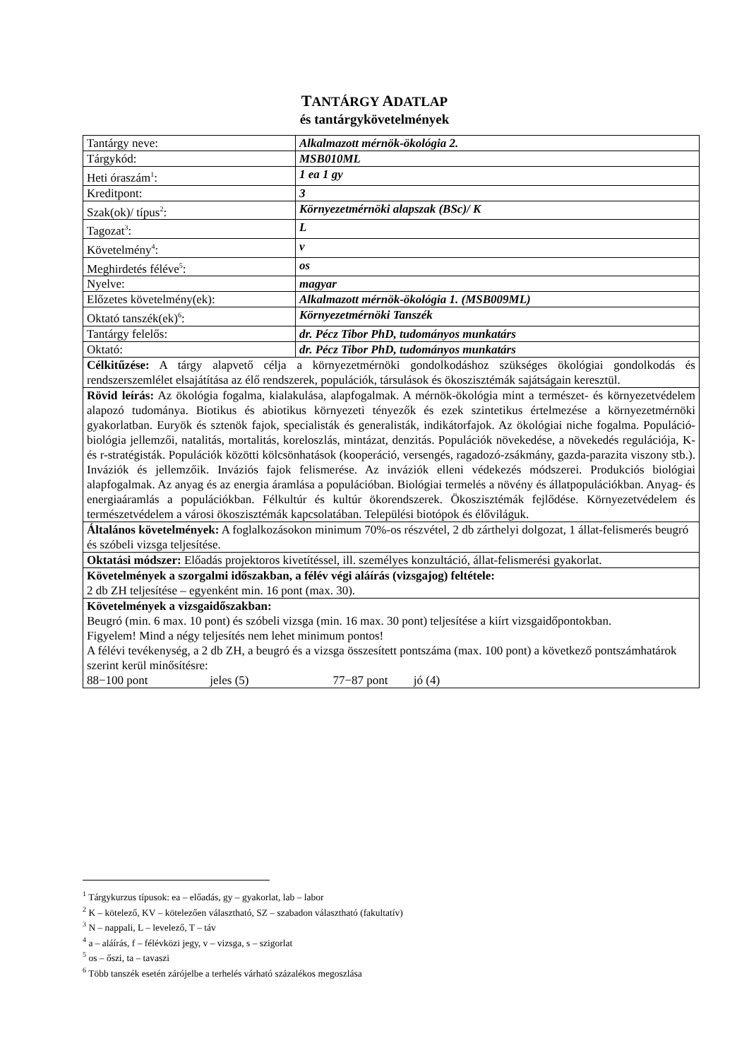TANTÁRGY ADATLAP
és tantárgykövetelmények
| Tantárgy neve: | Alkalmazott mérnök-ökológia 2. |
| Tárgykód: | MSB010ML |
| Heti óraszám<sup>1</sup>: | 1 ea 1 gy |
| Kreditpont: | 3 |
| Szak(ok)/ típus<sup>2</sup>: | Környezetmérnöki alapszak (BSc)/ K |
| Tagozat<sup>3</sup>: | L |
| Követelmény<sup>4</sup>: | v |
| Meghirdetés féléve<sup>5</sup>: | os |
| Nyelve: | magyar |
| Előzetes követelmény(ek): | Alkalmazott mérnök-ökológia 1. (MSB009ML) |
| Oktató tanszék(ek)<sup>6</sup>: | Környezetmérnöki Tanszék |
| Tantárgy felelős: | dr. Pécz Tibor PhD, tudományos munkatárs |
| Oktató: | dr. Pécz Tibor PhD, tudományos munkatárs |
| Célkitűzése: A tárgy alapvető célja a környezetmérnöki gondolkodáshoz szükséges ökológiai gondolkodás és rendszerszemlélet elsajátítása az élő rendszerek, populációk, társulások és ökoszisztémák sajátságain keresztül. | |
| Rövid leírás: Az ökológia fogalma, kialakulása, alapfogalmak. A mérnök-ökológia mint a természet- és környezetvédelem alapozó tudománya. Biotikus és abiotikus környezeti tényezők és ezek szintetikus értelmezése a környezetmérnöki gyakorlatban. Euryök és sztenök fajok, specialisták és generalisták, indikátorfajok. Az ökológiai niche fogalma. Populáció-biológia jellemzői, natalitás, mortalitás, koreloszlás, mintázat, denzitás. Populációk növekedése, a növekedés regulációja, K- és r-stratégisták. Populációk közötti kölcsönhatások (kooperáció, versengés, ragadozó-zsákmány, gazda-parazita viszony stb.). Inváziók és jellemzőik. Inváziós fajok felismerése. Az inváziók elleni védekezés módszerei. Produkciós biológiai alapfogalmak. Az anyag és az energia áramlása a populációban. Biológiai termelés a növény és állatpopulációkban. Anyag- és energiaáramlás a populációkban. Félkultúr és kultúr ökorendszerek. Ökoszisztémák fejlődése. Környezetvédelem és természetvédelem a városi ökoszisztémák kapcsolatában. Települési biotópok és élőviláguk. | |
| Általános követelmények: A foglalkozásokon minimum 70%-os részvétel, 2 db zárthelyi dolgozat, 1 állat-felismerés beugró és szóbeli vizsga teljesítése. | |
| Oktatási módszer: Előadás projektoros kivetítéssel, ill. személyes konzultáció, állat-felismerési gyakorlat. | |
| Követelmények a szorgalmi időszakban, a félév végi aláírás (vizsgajog) feltétele: 2 db ZH teljesítése – egyenként min. 16 pont (max. 30). | |
| Követelmények a vizsgaidőszakban: Beugró (min. 6 max. 10 pont) és szóbeli vizsga (min. 16 max. 30 pont) teljesítése a kiírt vizsgaidőpontokban. Figyelem! Mind a négy teljesítés nem lehet minimum pontos! A félévi tevékenység, a 2 db ZH, a beugró és a vizsga összesített pontszáma (max. 100 pont) a következő pontszámhatárok szerint kerül minősítésre: 88−100 pont jeles (5) 77−87 pont jó (4) | |
<sup>1</sup> Tárgykurzus típusok: ea – előadás, gy – gyakorlat, lab – labor
<sup>2</sup> K – kötelező, KV – kötelezően választható, SZ – szabadon választható (fakultatív)
<sup>3</sup> N – nappali, L – levelező, T – táv
<sup>4</sup> a – aláírás, f – félévközi jegy, v – vizsga, s – szigorlat
<sup>5</sup> os – őszi, ta – tavaszi
<sup>6</sup> Több tanszék esetén zárójelbe a terhelés várható százalékos megoszlása